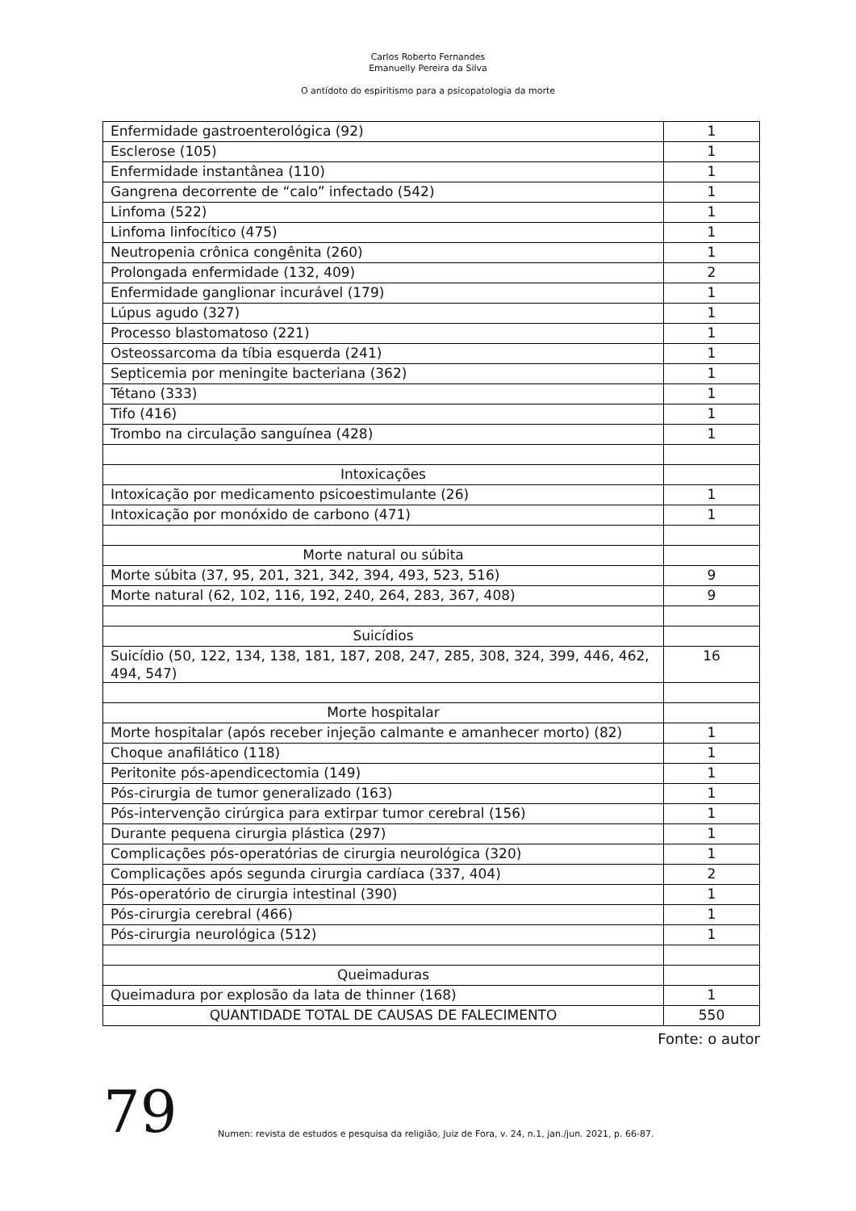Carlos Roberto Fernandes
Emanuelly Pereira da Silva
O antídoto do espiritismo para a psicopatologia da morte
| Enfermidade gastroenterológica (92) | 1 |
| Esclerose (105) | 1 |
| Enfermidade instantânea (110) | 1 |
| Gangrena decorrente de “calo” infectado (542) | 1 |
| Linfoma (522) | 1 |
| Linfoma linfocítico (475) | 1 |
| Neutropenia crônica congênita (260) | 1 |
| Prolongada enfermidade (132, 409) | 2 |
| Enfermidade ganglionar incurável (179) | 1 |
| Lúpus agudo (327) | 1 |
| Processo blastomatoso (221) | 1 |
| Osteossarcoma da tíbia esquerda (241) | 1 |
| Septicemia por meningite bacteriana (362) | 1 |
| Tétano (333) | 1 |
| Tifo (416) | 1 |
| Trombo na circulação sanguínea (428) | 1 |
| Intoxicações | |
| Intoxicação por medicamento psicoestimulante (26) | 1 |
| Intoxicação por monóxido de carbono (471) | 1 |
| Morte natural ou súbita | |
| Morte súbita (37, 95, 201, 321, 342, 394, 493, 523, 516) | 9 |
| Morte natural (62, 102, 116, 192, 240, 264, 283, 367, 408) | 9 |
| Suicídios | |
| Suicídio (50, 122, 134, 138, 181, 187, 208, 247, 285, 308, 324, 399, 446, 462, 494, 547) | 16 |
| Morte hospitalar | |
| Morte hospitalar (após receber injeção calmante e amanhecer morto) (82) | 1 |
| Choque anafilático (118) | 1 |
| Peritonite pós-apendicectomia (149) | 1 |
| Pós-cirurgia de tumor generalizado (163) | 1 |
| Pós-intervenção cirúrgica para extirpar tumor cerebral (156) | 1 |
| Durante pequena cirurgia plástica (297) | 1 |
| Complicações pós-operatórias de cirurgia neurológica (320) | 1 |
| Complicações após segunda cirurgia cardíaca (337, 404) | 2 |
| Pós-operatório de cirurgia intestinal (390) | 1 |
| Pós-cirurgia cerebral (466) | 1 |
| Pós-cirurgia neurológica (512) | 1 |
| Queimaduras | |
| Queimadura por explosão da lata de thinner (168) | 1 |
| QUANTIDADE TOTAL DE CAUSAS DE FALECIMENTO | 550 |
Fonte: o autor
79
Numen: revista de estudos e pesquisa da religião, Juiz de Fora, v. 24, n.1, jan./jun. 2021, p. 66-87.